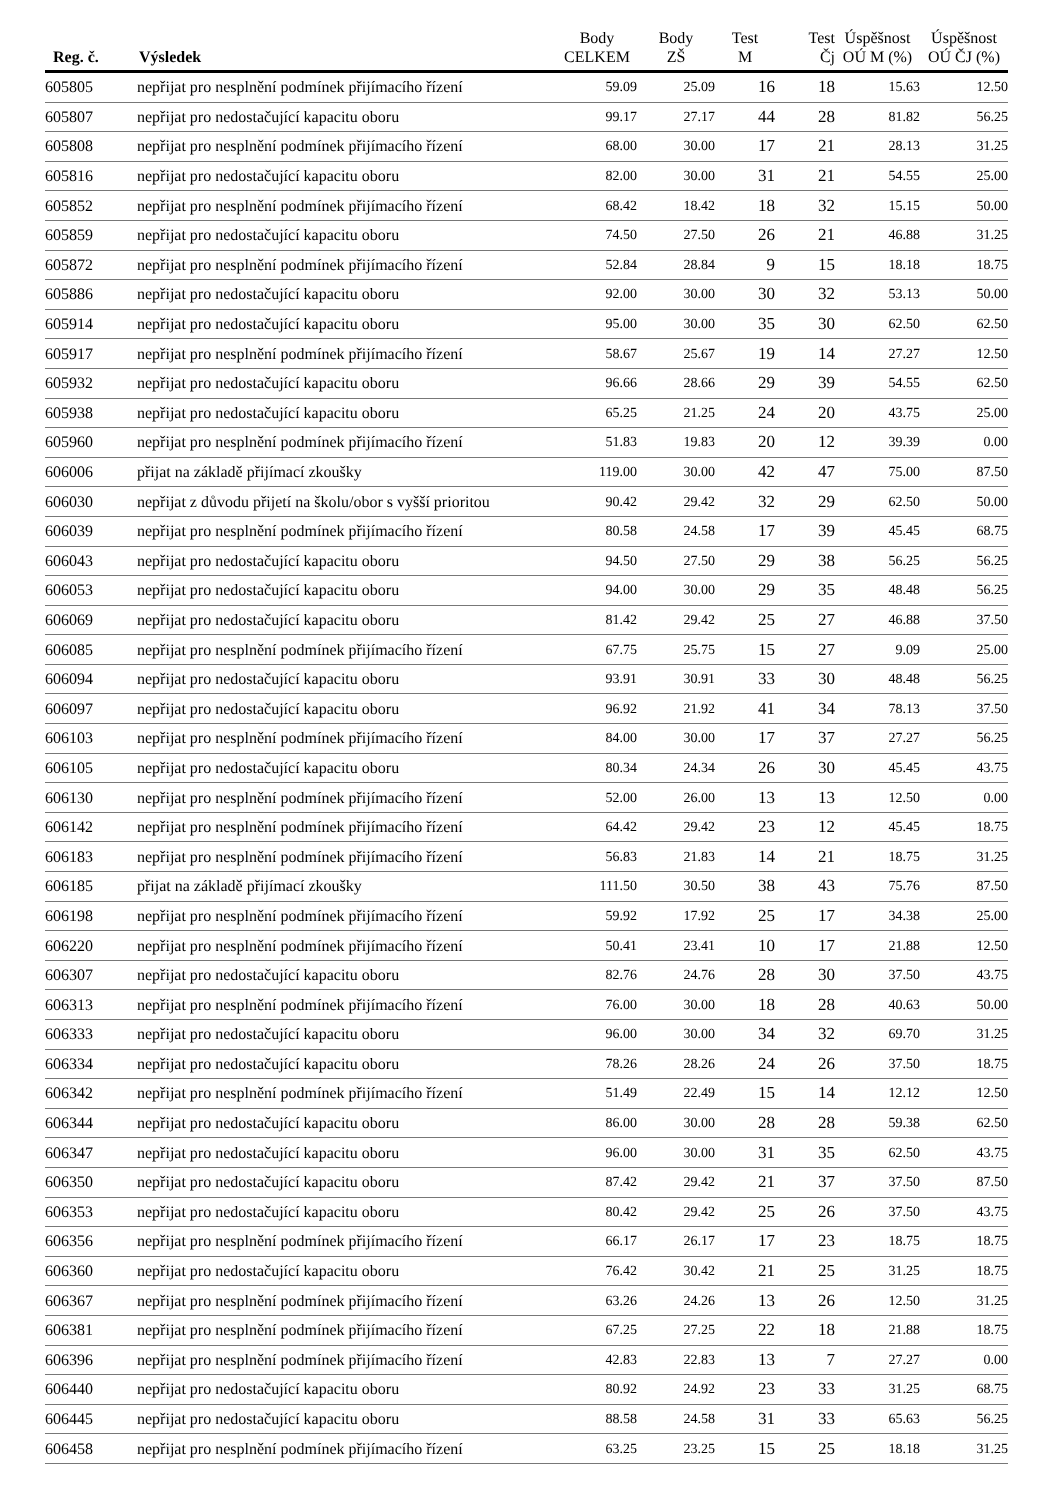| Reg. č. | Výsledek | Body CELKEM | Body ZŠ | Test M | Test Čj | Úspěšnost OÚ M (%) | Úspěšnost OÚ ČJ (%) |
| --- | --- | --- | --- | --- | --- | --- | --- |
| 605805 | nepřijat pro nesplnění podmínek přijímacího řízení | 59.09 | 25.09 | 16 | 18 | 15.63 | 12.50 |
| 605807 | nepřijat pro nedostačující kapacitu oboru | 99.17 | 27.17 | 44 | 28 | 81.82 | 56.25 |
| 605808 | nepřijat pro nesplnění podmínek přijímacího řízení | 68.00 | 30.00 | 17 | 21 | 28.13 | 31.25 |
| 605816 | nepřijat pro nedostačující kapacitu oboru | 82.00 | 30.00 | 31 | 21 | 54.55 | 25.00 |
| 605852 | nepřijat pro nesplnění podmínek přijímacího řízení | 68.42 | 18.42 | 18 | 32 | 15.15 | 50.00 |
| 605859 | nepřijat pro nedostačující kapacitu oboru | 74.50 | 27.50 | 26 | 21 | 46.88 | 31.25 |
| 605872 | nepřijat pro nesplnění podmínek přijímacího řízení | 52.84 | 28.84 | 9 | 15 | 18.18 | 18.75 |
| 605886 | nepřijat pro nedostačující kapacitu oboru | 92.00 | 30.00 | 30 | 32 | 53.13 | 50.00 |
| 605914 | nepřijat pro nedostačující kapacitu oboru | 95.00 | 30.00 | 35 | 30 | 62.50 | 62.50 |
| 605917 | nepřijat pro nesplnění podmínek přijímacího řízení | 58.67 | 25.67 | 19 | 14 | 27.27 | 12.50 |
| 605932 | nepřijat pro nedostačující kapacitu oboru | 96.66 | 28.66 | 29 | 39 | 54.55 | 62.50 |
| 605938 | nepřijat pro nedostačující kapacitu oboru | 65.25 | 21.25 | 24 | 20 | 43.75 | 25.00 |
| 605960 | nepřijat pro nesplnění podmínek přijímacího řízení | 51.83 | 19.83 | 20 | 12 | 39.39 | 0.00 |
| 606006 | přijat na základě přijímací zkoušky | 119.00 | 30.00 | 42 | 47 | 75.00 | 87.50 |
| 606030 | nepřijat z důvodu přijetí na školu/obor s vyšší prioritou | 90.42 | 29.42 | 32 | 29 | 62.50 | 50.00 |
| 606039 | nepřijat pro nesplnění podmínek přijímacího řízení | 80.58 | 24.58 | 17 | 39 | 45.45 | 68.75 |
| 606043 | nepřijat pro nedostačující kapacitu oboru | 94.50 | 27.50 | 29 | 38 | 56.25 | 56.25 |
| 606053 | nepřijat pro nedostačující kapacitu oboru | 94.00 | 30.00 | 29 | 35 | 48.48 | 56.25 |
| 606069 | nepřijat pro nedostačující kapacitu oboru | 81.42 | 29.42 | 25 | 27 | 46.88 | 37.50 |
| 606085 | nepřijat pro nesplnění podmínek přijímacího řízení | 67.75 | 25.75 | 15 | 27 | 9.09 | 25.00 |
| 606094 | nepřijat pro nedostačující kapacitu oboru | 93.91 | 30.91 | 33 | 30 | 48.48 | 56.25 |
| 606097 | nepřijat pro nedostačující kapacitu oboru | 96.92 | 21.92 | 41 | 34 | 78.13 | 37.50 |
| 606103 | nepřijat pro nesplnění podmínek přijímacího řízení | 84.00 | 30.00 | 17 | 37 | 27.27 | 56.25 |
| 606105 | nepřijat pro nedostačující kapacitu oboru | 80.34 | 24.34 | 26 | 30 | 45.45 | 43.75 |
| 606130 | nepřijat pro nesplnění podmínek přijímacího řízení | 52.00 | 26.00 | 13 | 13 | 12.50 | 0.00 |
| 606142 | nepřijat pro nesplnění podmínek přijímacího řízení | 64.42 | 29.42 | 23 | 12 | 45.45 | 18.75 |
| 606183 | nepřijat pro nesplnění podmínek přijímacího řízení | 56.83 | 21.83 | 14 | 21 | 18.75 | 31.25 |
| 606185 | přijat na základě přijímací zkoušky | 111.50 | 30.50 | 38 | 43 | 75.76 | 87.50 |
| 606198 | nepřijat pro nesplnění podmínek přijímacího řízení | 59.92 | 17.92 | 25 | 17 | 34.38 | 25.00 |
| 606220 | nepřijat pro nesplnění podmínek přijímacího řízení | 50.41 | 23.41 | 10 | 17 | 21.88 | 12.50 |
| 606307 | nepřijat pro nedostačující kapacitu oboru | 82.76 | 24.76 | 28 | 30 | 37.50 | 43.75 |
| 606313 | nepřijat pro nesplnění podmínek přijímacího řízení | 76.00 | 30.00 | 18 | 28 | 40.63 | 50.00 |
| 606333 | nepřijat pro nedostačující kapacitu oboru | 96.00 | 30.00 | 34 | 32 | 69.70 | 31.25 |
| 606334 | nepřijat pro nedostačující kapacitu oboru | 78.26 | 28.26 | 24 | 26 | 37.50 | 18.75 |
| 606342 | nepřijat pro nesplnění podmínek přijímacího řízení | 51.49 | 22.49 | 15 | 14 | 12.12 | 12.50 |
| 606344 | nepřijat pro nedostačující kapacitu oboru | 86.00 | 30.00 | 28 | 28 | 59.38 | 62.50 |
| 606347 | nepřijat pro nedostačující kapacitu oboru | 96.00 | 30.00 | 31 | 35 | 62.50 | 43.75 |
| 606350 | nepřijat pro nedostačující kapacitu oboru | 87.42 | 29.42 | 21 | 37 | 37.50 | 87.50 |
| 606353 | nepřijat pro nedostačující kapacitu oboru | 80.42 | 29.42 | 25 | 26 | 37.50 | 43.75 |
| 606356 | nepřijat pro nesplnění podmínek přijímacího řízení | 66.17 | 26.17 | 17 | 23 | 18.75 | 18.75 |
| 606360 | nepřijat pro nedostačující kapacitu oboru | 76.42 | 30.42 | 21 | 25 | 31.25 | 18.75 |
| 606367 | nepřijat pro nesplnění podmínek přijímacího řízení | 63.26 | 24.26 | 13 | 26 | 12.50 | 31.25 |
| 606381 | nepřijat pro nesplnění podmínek přijímacího řízení | 67.25 | 27.25 | 22 | 18 | 21.88 | 18.75 |
| 606396 | nepřijat pro nesplnění podmínek přijímacího řízení | 42.83 | 22.83 | 13 | 7 | 27.27 | 0.00 |
| 606440 | nepřijat pro nedostačující kapacitu oboru | 80.92 | 24.92 | 23 | 33 | 31.25 | 68.75 |
| 606445 | nepřijat pro nedostačující kapacitu oboru | 88.58 | 24.58 | 31 | 33 | 65.63 | 56.25 |
| 606458 | nepřijat pro nesplnění podmínek přijímacího řízení | 63.25 | 23.25 | 15 | 25 | 18.18 | 31.25 |